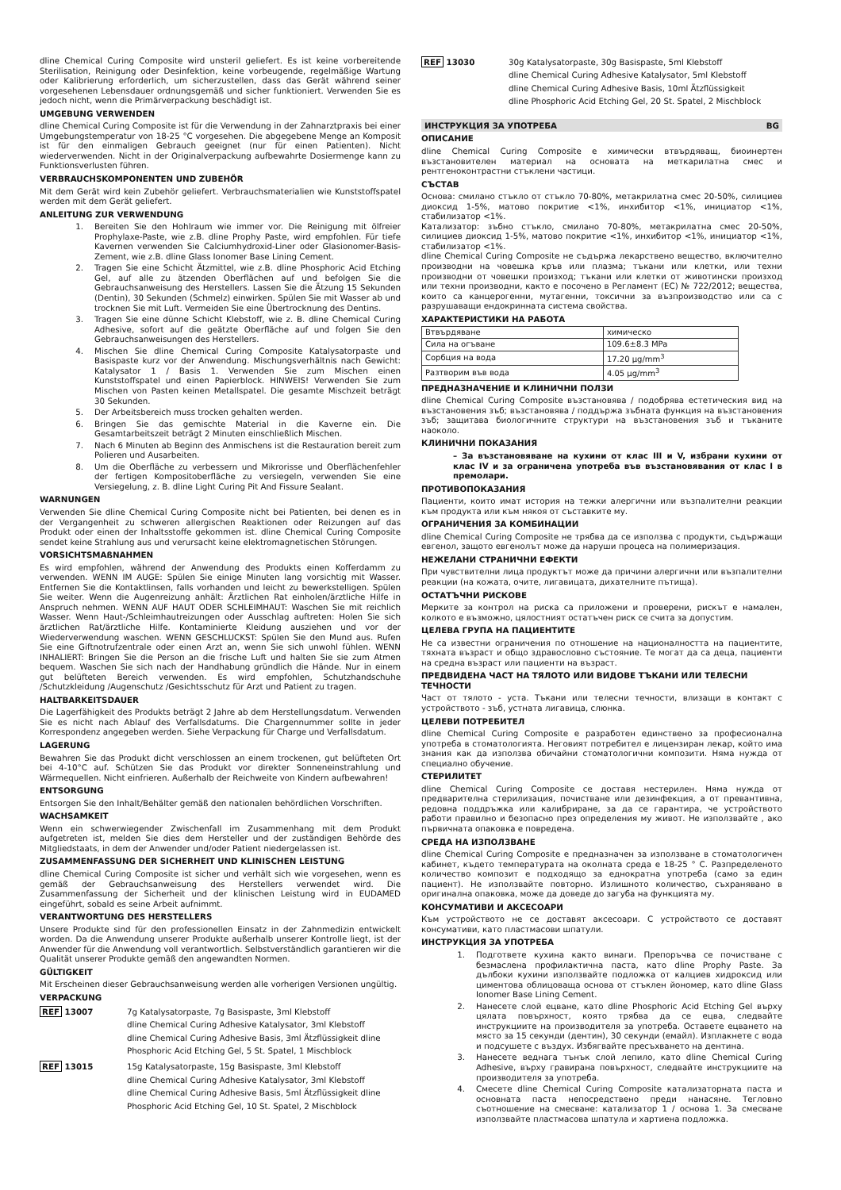dline Chemical Curing Composite wird unsteril geliefert. Es ist keine vorbereitende Sterilisation, Reinigung oder Desinfektion, keine vorbeugende, regelmäßige Wartung oder Kalibrierung erforderlich, um sicherzustellen, dass das Gerät während seiner vorgesehenen Lebensdauer ordnungsgemäß und sicher funktioniert. Verwenden Sie es jedoch nicht, wenn die Primärverpackung beschädigt ist.
UMGEBUNG VERWENDEN
dline Chemical Curing Composite ist für die Verwendung in der Zahnarztpraxis bei einer Umgebungstemperatur von 18-25 °C vorgesehen. Die abgegebene Menge an Komposit ist für den einmaligen Gebrauch geeignet (nur für einen Patienten). Nicht wiederverwenden. Nicht in der Originalverpackung aufbewahrte Dosiermenge kann zu Funktionsverlusten führen.
VERBRAUCHSKOMPONENTEN UND ZUBEHÖR
Mit dem Gerät wird kein Zubehör geliefert. Verbrauchsmaterialien wie Kunststoffspatel werden mit dem Gerät geliefert.
ANLEITUNG ZUR VERWENDUNG
1. Bereiten Sie den Hohlraum wie immer vor. Die Reinigung mit ölfreier Prophylaxe-Paste, wie z.B. dline Prophy Paste, wird empfohlen. Für tiefe Kavernen verwenden Sie Calciumhydroxid-Liner oder Glasionomer-Basis-Zement, wie z.B. dline Glass Ionomer Base Lining Cement.
2. Tragen Sie eine Schicht Ätzmittel, wie z.B. dline Phosphoric Acid Etching Gel, auf alle zu ätzenden Oberflächen auf und befolgen Sie die Gebrauchsanweisung des Herstellers. Lassen Sie die Ätzung 15 Sekunden (Dentin), 30 Sekunden (Schmelz) einwirken. Spülen Sie mit Wasser ab und trocknen Sie mit Luft. Vermeiden Sie eine Übertrocknung des Dentins.
3. Tragen Sie eine dünne Schicht Klebstoff, wie z. B. dline Chemical Curing Adhesive, sofort auf die geätzte Oberfläche auf und folgen Sie den Gebrauchsanweisungen des Herstellers.
4. Mischen Sie dline Chemical Curing Composite Katalysatorpaste und Basispaste kurz vor der Anwendung. Mischungsverhältnis nach Gewicht: Katalysator 1 / Basis 1. Verwenden Sie zum Mischen einen Kunststoffspatel und einen Papierblock. HINWEIS! Verwenden Sie zum Mischen von Pasten keinen Metallspatel. Die gesamte Mischzeit beträgt 30 Sekunden.
5. Der Arbeitsbereich muss trocken gehalten werden.
6. Bringen Sie das gemischte Material in die Kaverne ein. Die Gesamtarbeitszeit beträgt 2 Minuten einschließlich Mischen.
7. Nach 6 Minuten ab Beginn des Anmischens ist die Restauration bereit zum Polieren und Ausarbeiten.
8. Um die Oberfläche zu verbessern und Mikrorisse und Oberflächenfehler der fertigen Kompositoberfläche zu versiegeln, verwenden Sie eine Versiegelung, z. B. dline Light Curing Pit And Fissure Sealant.
WARNUNGEN
Verwenden Sie dline Chemical Curing Composite nicht bei Patienten, bei denen es in der Vergangenheit zu schweren allergischen Reaktionen oder Reizungen auf das Produkt oder einen der Inhaltsstoffe gekommen ist. dline Chemical Curing Composite sendet keine Strahlung aus und verursacht keine elektromagnetischen Störungen.
VORSICHTSMAßNAHMEN
Es wird empfohlen, während der Anwendung des Produkts einen Kofferdamm zu verwenden. WENN IM AUGE: Spülen Sie einige Minuten lang vorsichtig mit Wasser. Entfernen Sie die Kontaktlinsen, falls vorhanden und leicht zu bewerkstelligen. Spülen Sie weiter. Wenn die Augenreizung anhält: Ärztlichen Rat einholen/ärztliche Hilfe in Anspruch nehmen. WENN AUF HAUT ODER SCHLEIMHAUT: Waschen Sie mit reichlich Wasser. Wenn Haut-/Schleimhautreizungen oder Ausschlag auftreten: Holen Sie sich ärztlichen Rat/ärztliche Hilfe. Kontaminierte Kleidung ausziehen und vor der Wiederverwendung waschen. WENN GESCHLUCKST: Spülen Sie den Mund aus. Rufen Sie eine Giftnotrufzentrale oder einen Arzt an, wenn Sie sich unwohl fühlen. WENN INHALIERT: Bringen Sie die Person an die frische Luft und halten Sie sie zum Atmen bequem. Waschen Sie sich nach der Handhabung gründlich die Hände. Nur in einem gut belüfteten Bereich verwenden. Es wird empfohlen, Schutzhandschuhe /Schutzkleidung /Augenschutz /Gesichtsschutz für Arzt und Patient zu tragen.
HALTBARKEITSDAUER
Die Lagerfähigkeit des Produkts beträgt 2 Jahre ab dem Herstellungsdatum. Verwenden Sie es nicht nach Ablauf des Verfallsdatums. Die Chargennummer sollte in jeder Korrespondenz angegeben werden. Siehe Verpackung für Charge und Verfallsdatum.
LAGERUNG
Bewahren Sie das Produkt dicht verschlossen an einem trockenen, gut belüfteten Ort bei 4-10°C auf. Schützen Sie das Produkt vor direkter Sonneneinstrahlung und Wärmequellen. Nicht einfrieren. Außerhalb der Reichweite von Kindern aufbewahren!
ENTSORGUNG
Entsorgen Sie den Inhalt/Behälter gemäß den nationalen behördlichen Vorschriften.
WACHSAMKEIT
Wenn ein schwerwiegender Zwischenfall im Zusammenhang mit dem Produkt aufgetreten ist, melden Sie dies dem Hersteller und der zuständigen Behörde des Mitgliedstaats, in dem der Anwender und/oder Patient niedergelassen ist.
ZUSAMMENFASSUNG DER SICHERHEIT UND KLINISCHEN LEISTUNG
dline Chemical Curing Composite ist sicher und verhält sich wie vorgesehen, wenn es gemäß der Gebrauchsanweisung des Herstellers verwendet wird. Die Zusammenfassung der Sicherheit und der klinischen Leistung wird in EUDAMED eingeführt, sobald es seine Arbeit aufnimmt.
VERANTWORTUNG DES HERSTELLERS
Unsere Produkte sind für den professionellen Einsatz in der Zahnmedizin entwickelt worden. Da die Anwendung unserer Produkte außerhalb unserer Kontrolle liegt, ist der Anwender für die Anwendung voll verantwortlich. Selbstverständlich garantieren wir die Qualität unserer Produkte gemäß den angewandten Normen.
GÜLTIGKEIT
Mit Erscheinen dieser Gebrauchsanweisung werden alle vorherigen Versionen ungültig.
VERPACKUNG
REF 13007 7g Katalysatorpaste, 7g Basispaste, 3ml Klebstoff
dline Chemical Curing Adhesive Katalysator, 3ml Klebstoff
dline Chemical Curing Adhesive Basis, 3ml Ätzflüssigkeit dline Phosphoric Acid Etching Gel, 5 St. Spatel, 1 Mischblock
REF 13015 15g Katalysatorpaste, 15g Basispaste, 3ml Klebstoff
dline Chemical Curing Adhesive Katalysator, 3ml Klebstoff
dline Chemical Curing Adhesive Basis, 5ml Ätzflüssigkeit dline Phosphoric Acid Etching Gel, 10 St. Spatel, 2 Mischblock
REF 13030 30g Katalysatorpaste, 30g Basispaste, 5ml Klebstoff
dline Chemical Curing Adhesive Katalysator, 5ml Klebstoff
dline Chemical Curing Adhesive Basis, 10ml Ätzflüssigkeit
dline Phosphoric Acid Etching Gel, 20 St. Spatel, 2 Mischblock
ИНСТРУКЦИЯ ЗА УПОТРЕБА BG
ОПИСАНИЕ
dline Chemical Curing Composite е химически втвърдяващ, биоинертен възстановителен материал на основата на меткарилатна смес и рентгеноконтрастни стъклени частици.
СЪСТАВ
Основа: смилано стъкло от стъкло 70-80%, метакрилатна смес 20-50%, силициев диоксид 1-5%, матово покритие <1%, инхибитор <1%, инициатор <1%, стабилизатор <1%.
Катализатор: зъбно стъкло, смилано 70-80%, метакрилатна смес 20-50%, силициев диоксид 1-5%, матово покритие <1%, инхибитор <1%, инициатор <1%, стабилизатор <1%.
dline Chemical Curing Composite не съдържа лекарствено вещество, включително производни на човешка кръв или плазма; тъкани или клетки, или техни производни от човешки произход; тъкани или клетки от животински произход или техни производни, както е посочено в Регламент (ЕС) № 722/2012; вещества, които са канцерогенни, мутагенни, токсични за възпроизводство или са с разрушаващи ендокринната система свойства.
ХАРАКТЕРИСТИКИ НА РАБОТА
| Втвърдяване | химическо |
| Сила на огъване | 109.6±8.3 MPa |
| Сорбция на вода | 17.20 µg/mm<sup>3</sup> |
| Разтворим във вода | 4.05 µg/mm<sup>3</sup> |
ПРЕДНАЗНАЧЕНИЕ И КЛИНИЧНИ ПОЛЗИ
dline Chemical Curing Composite възстановява / подобрява естетическия вид на възстановения зъб; възстановява / поддържа зъбната функция на възстановения зъб; защитава биологичните структури на възстановения зъб и тъканите наоколо.
КЛИНИЧНИ ПОКАЗАНИЯ
– За възстановяване на кухини от клас III и V, избрани кухини от клас IV и за ограничена употреба във възстановявания от клас I в премолари.
ПРОТИВОПОКАЗАНИЯ
Пациенти, които имат история на тежки алергични или възпалителни реакции към продукта или към някоя от съставките му.
ОГРАНИЧЕНИЯ ЗА КОМБИНАЦИИ
dline Chemical Curing Composite не трябва да се използва с продукти, съдържащи евгенол, защото евгенолът може да наруши процеса на полимеризация.
НЕЖЕЛАНИ СТРАНИЧНИ ЕФЕКТИ
При чувствителни лица продуктът може да причини алергични или възпалителни реакции (на кожата, очите, лигавицата, дихателните пътища).
ОСТАТЪЧНИ РИСКОВЕ
Мерките за контрол на риска са приложени и проверени, рискът е намален, колкото е възможно, цялостният остатъчен риск се счита за допустим.
ЦЕЛЕВА ГРУПА НА ПАЦИЕНТИТЕ
Не са известни ограничения по отношение на националността на пациентите, тяхната възраст и общо здравословно състояние. Те могат да са деца, пациенти на средна възраст или пациенти на възраст.
ПРЕДВИДЕНА ЧАСТ НА ТЯЛОТО ИЛИ ВИДОВЕ ТЪКАНИ ИЛИ ТЕЛЕСНИ ТЕЧНОСТИ
Част от тялото - уста. Тъкани или телесни течности, влизащи в контакт с устройството - зъб, устната лигавица, слюнка.
ЦЕЛЕВИ ПОТРЕБИТЕЛ
dline Chemical Curing Composite е разработен единствено за професионална употреба в стоматологията. Неговият потребител е лицензиран лекар, който има знания как да използва обичайни стоматологични композити. Няма нужда от специално обучение.
СТЕРИЛИТЕТ
dline Chemical Curing Composite се доставя нестерилен. Няма нужда от предварителна стерилизация, почистване или дезинфекция, а от превантивна, редовна поддръжка или калибриране, за да се гарантира, че устройството работи правилно и безопасно през определения му живот. Не използвайте , ако първичната опаковка е повредена.
СРЕДА НА ИЗПОЛЗВАНЕ
dline Chemical Curing Composite е предназначен за използване в стоматологичен кабинет, където температурата на околната среда е 18-25 ° C. Разпределеното количество композит е подходящо за еднократна употреба (само за един пациент). Не използвайте повторно. Излишното количество, съхранявано в оригинална опаковка, може да доведе до загуба на функцията му.
КОНСУМАТИВИ И АКСЕСОАРИ
Към устройството не се доставят аксесоари. С устройството се доставят консумативи, като пластмасови шпатули.
ИНСТРУКЦИЯ ЗА УПОТРЕБА
1. Подгответе кухина както винаги. Препоръчва се почистване с безмаслена профилактична паста, като dline Prophy Paste. За дълбоки кухини използвайте подложка от калциев хидроксид или циментова облицоваща основа от стъклен йономер, като dline Glass Ionomer Base Lining Cement.
2. Нанесете слой ецване, като dline Phosphoric Acid Etching Gel върху цялата повърхност, която трябва да се ецва, следвайте инструкциите на производителя за употреба. Оставете ецването на място за 15 секунди (дентин), 30 секунди (емайл). Изплакнете с вода и подсушете с въздух. Избягвайте пресъхването на дентина.
3. Нанесете веднага тънък слой лепило, като dline Chemical Curing Adhesive, върху гравирана повърхност, следвайте инструкциите на производителя за употреба.
4. Смесете dline Chemical Curing Composite катализаторната паста и основната паста непосредствено преди нанасяне. Тегловно съотношение на смесване: катализатор 1 / основа 1. За смесване използвайте пластмасова шпатула и хартиена подложка.